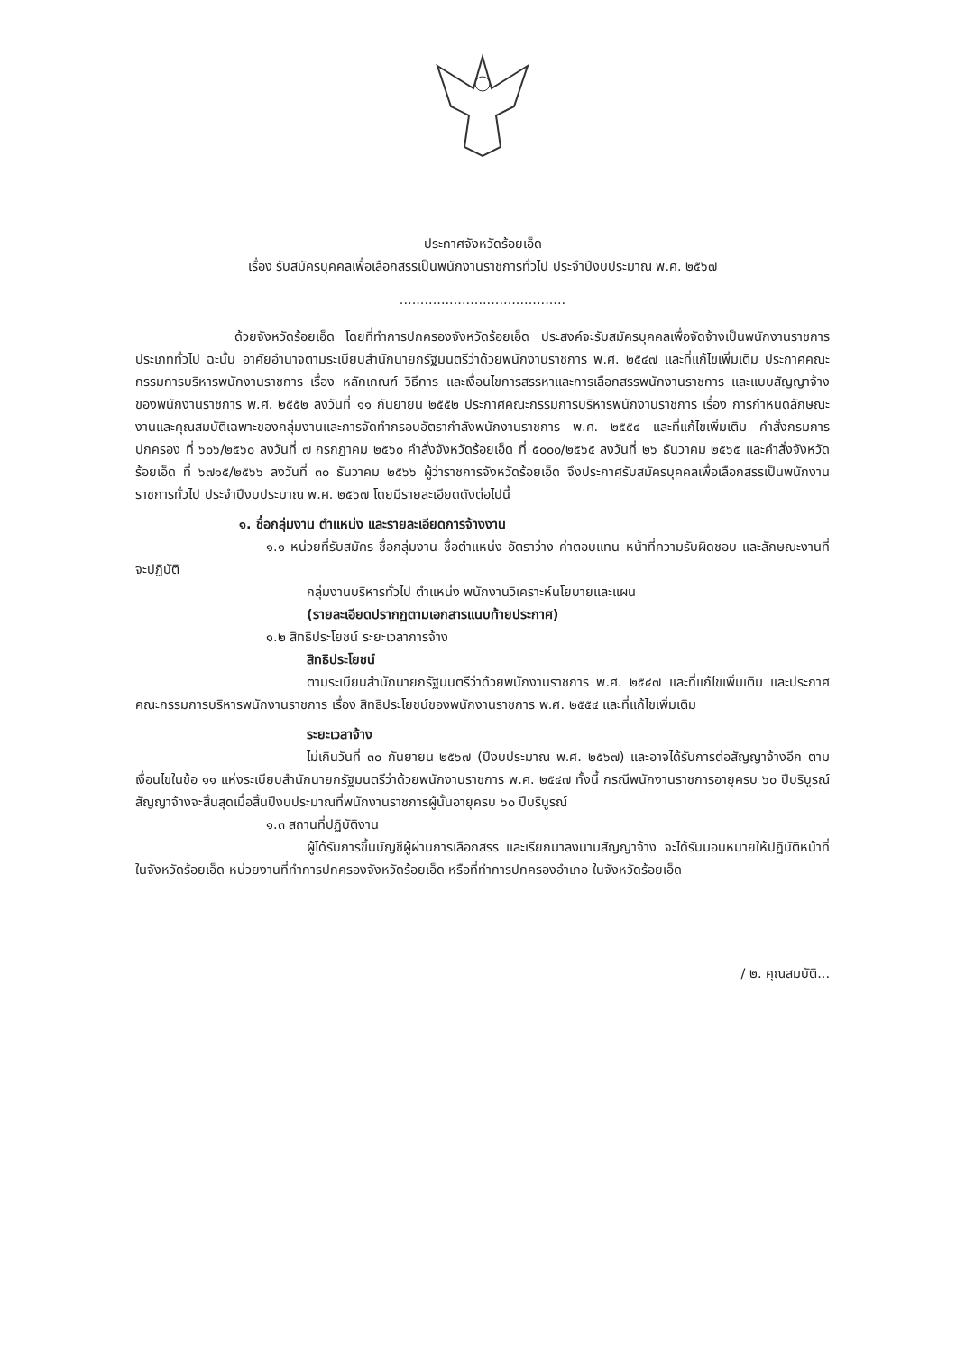ประกาศจังหวัดร้อยเอ็ด
เรื่อง รับสมัครบุคคลเพื่อเลือกสรรเป็นพนักงานราชการทั่วไป ประจำปีงบประมาณ พ.ศ. ๒๕๖๗
........................................
ด้วยจังหวัดร้อยเอ็ด โดยที่ทำการปกครองจังหวัดร้อยเอ็ด ประสงค์จะรับสมัครบุคคลเพื่อจัดจ้างเป็นพนักงานราชการ ประเภททั่วไป ฉะนั้น อาศัยอำนาจตามระเบียบสำนักนายกรัฐมนตรีว่าด้วยพนักงานราชการ พ.ศ. ๒๕๔๗ และที่แก้ไขเพิ่มเติม ประกาศคณะกรรมการบริหารพนักงานราชการ เรื่อง หลักเกณฑ์ วิธีการ และเงื่อนไขการสรรหาและการเลือกสรรพนักงานราชการ และแบบสัญญาจ้างของพนักงานราชการ พ.ศ. ๒๕๕๒ ลงวันที่ ๑๑ กันยายน ๒๕๕๒ ประกาศคณะกรรมการบริหารพนักงานราชการ เรื่อง การกำหนดลักษณะงานและคุณสมบัติเฉพาะของกลุ่มงานและการจัดทำกรอบอัตรากำลังพนักงานราชการ พ.ศ. ๒๕๕๔ และที่แก้ไขเพิ่มเติม คำสั่งกรมการปกครอง ที่ ๖๐๖/๒๕๖๐ ลงวันที่ ๗ กรกฎาคม ๒๕๖๐ คำสั่งจังหวัดร้อยเอ็ด ที่ ๕๐๐๐/๒๕๖๕ ลงวันที่ ๒๖ ธันวาคม ๒๕๖๕ และคำสั่งจังหวัดร้อยเอ็ด ที่ ๖๗๑๕/๒๕๖๖ ลงวันที่ ๓๐ ธันวาคม ๒๕๖๖ ผู้ว่าราชการจังหวัดร้อยเอ็ด จึงประกาศรับสมัครบุคคลเพื่อเลือกสรรเป็นพนักงานราชการทั่วไป ประจำปีงบประมาณ พ.ศ. ๒๕๖๗ โดยมีรายละเอียดดังต่อไปนี้
๑. ชื่อกลุ่มงาน ตำแหน่ง และรายละเอียดการจ้างงาน
๑.๑ หน่วยที่รับสมัคร ชื่อกลุ่มงาน ชื่อตำแหน่ง อัตราว่าง ค่าตอบแทน หน้าที่ความรับผิดชอบ และลักษณะงานที่จะปฏิบัติ
กลุ่มงานบริหารทั่วไป ตำแหน่ง พนักงานวิเคราะห์นโยบายและแผน
(รายละเอียดปรากฏตามเอกสารแนบท้ายประกาศ)
๑.๒ สิทธิประโยชน์ ระยะเวลาการจ้าง
สิทธิประโยชน์
ตามระเบียบสำนักนายกรัฐมนตรีว่าด้วยพนักงานราชการ พ.ศ. ๒๕๔๗ และที่แก้ไขเพิ่มเติม และประกาศคณะกรรมการบริหารพนักงานราชการ เรื่อง สิทธิประโยชน์ของพนักงานราชการ พ.ศ. ๒๕๕๔ และที่แก้ไขเพิ่มเติม
ระยะเวลาจ้าง
ไม่เกินวันที่ ๓๐ กันยายน ๒๕๖๗ (ปีงบประมาณ พ.ศ. ๒๕๖๗) และอาจได้รับการต่อสัญญาจ้างอีก ตามเงื่อนไขในข้อ ๑๑ แห่งระเบียบสำนักนายกรัฐมนตรีว่าด้วยพนักงานราชการ พ.ศ. ๒๕๔๗ ทั้งนี้ กรณีพนักงานราชการอายุครบ ๖๐ ปีบริบูรณ์ สัญญาจ้างจะสิ้นสุดเมื่อสิ้นปีงบประมาณที่พนักงานราชการผู้นั้นอายุครบ ๖๐ ปีบริบูรณ์
๑.๓ สถานที่ปฏิบัติงาน
ผู้ได้รับการขึ้นบัญชีผู้ผ่านการเลือกสรร และเรียกมาลงนามสัญญาจ้าง จะได้รับมอบหมายให้ปฏิบัติหน้าที่ในจังหวัดร้อยเอ็ด หน่วยงานที่ทำการปกครองจังหวัดร้อยเอ็ด หรือที่ทำการปกครองอำเภอ ในจังหวัดร้อยเอ็ด
/ ๒. คุณสมบัติ...